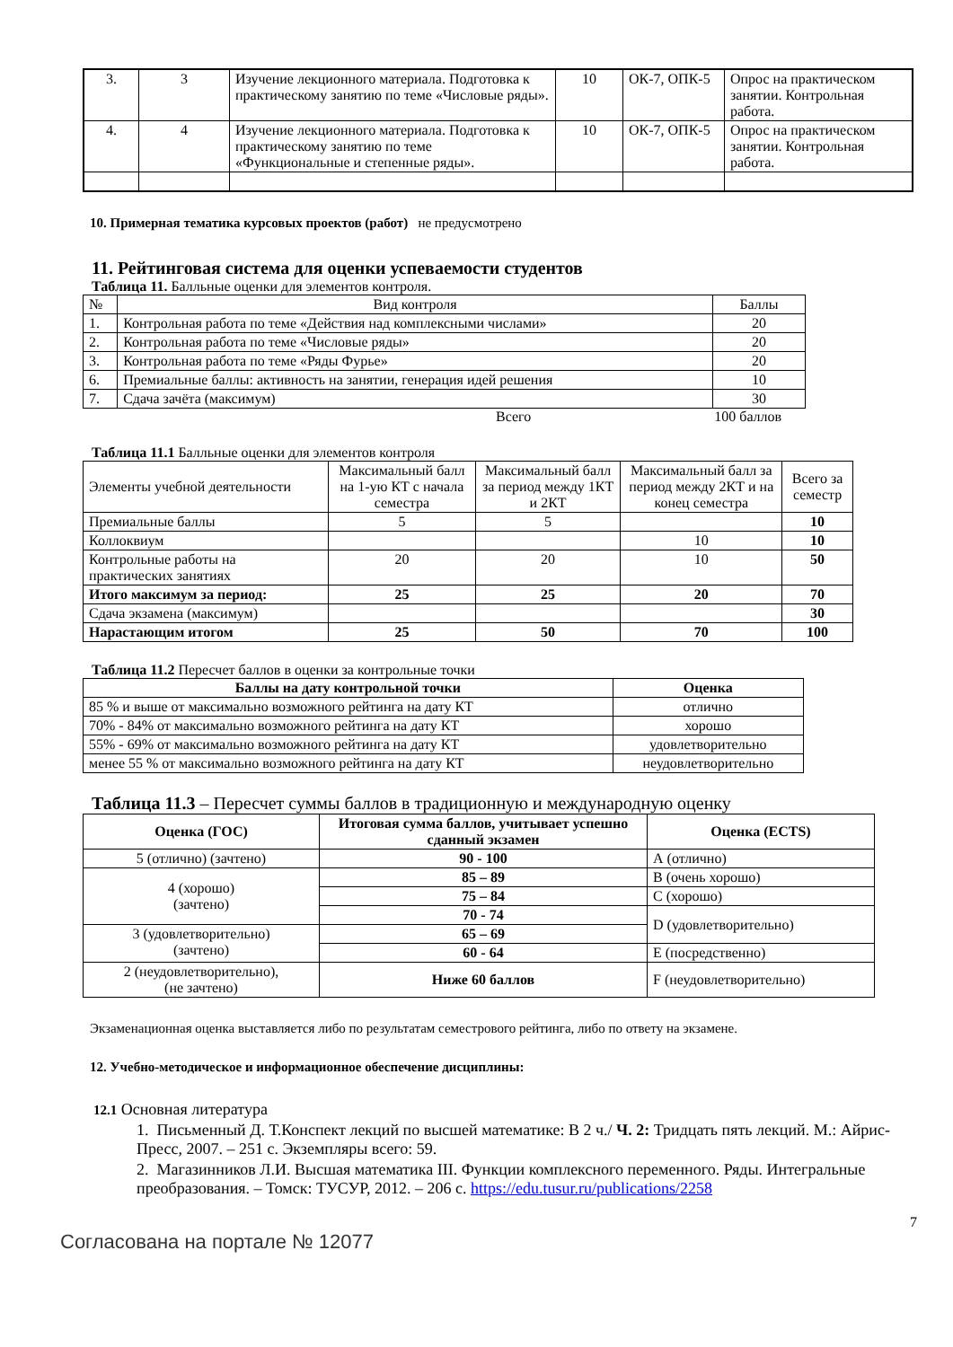| 3. | 3 | Изучение лекционного материала. Подготовка к практическому занятию по теме «Числовые ряды». | 10 | ОК-7, ОПК-5 | Опрос на практическом занятии. Контрольная работа. |
| 4. | 4 | Изучение лекционного материала. Подготовка к практическому занятию по теме «Функциональные и степенные ряды». | 10 | ОК-7, ОПК-5 | Опрос на практическом занятии. Контрольная работа. |
10. Примерная тематика курсовых проектов (работ) не предусмотрено
11. Рейтинговая система для оценки успеваемости студентов
Таблица 11. Балльные оценки для элементов контроля.
| № | Вид контроля | Баллы |
| 1. | Контрольная работа по теме «Действия над комплексными числами» | 20 |
| 2. | Контрольная работа по теме «Числовые ряды» | 20 |
| 3. | Контрольная работа по теме «Ряды Фурье» | 20 |
| 6. | Премиальные баллы: активность на занятии, генерация идей решения | 10 |
| 7. | Сдача зачёта (максимум) | 30 |
Всего 100 баллов
Таблица 11.1 Балльные оценки для элементов контроля
| Элементы учебной деятельности | Максимальный балл на 1-ую КТ с начала семестра | Максимальный балл за период между 1КТ и 2КТ | Максимальный балл за период между 2КТ и на конец семестра | Всего за семестр |
| Премиальные баллы | 5 | 5 | | 10 |
| Коллоквиум | | | 10 | 10 |
| Контрольные работы на практических занятиях | 20 | 20 | 10 | 50 |
| Итого максимум за период: | 25 | 25 | 20 | 70 |
| Сдача экзамена (максимум) | | | | 30 |
| Нарастающим итогом | 25 | 50 | 70 | 100 |
Таблица 11.2 Пересчет баллов в оценки за контрольные точки
| Баллы на дату контрольной точки | Оценка |
| --- | --- |
| 85 % и выше от максимально возможного рейтинга на дату КТ | отлично |
| 70% - 84% от максимально возможного рейтинга на дату КТ | хорошо |
| 55% - 69% от максимально возможного рейтинга на дату КТ | удовлетворительно |
| менее 55 % от максимально возможного рейтинга на дату КТ | неудовлетворительно |
Таблица 11.3 – Пересчет суммы баллов в традиционную и международную оценку
| Оценка (ГОС) | Итоговая сумма баллов, учитывает успешно сданный экзамен | Оценка (ECTS) |
| --- | --- | --- |
| 5 (отлично) (зачтено) | 90 - 100 | А (отлично) |
| 4 (хорошо) (зачтено) | 85 – 89 | В (очень хорошо) |
| | 75 – 84 | С (хорошо) |
| | 70 - 74 | D (удовлетворительно) |
| 3 (удовлетворительно) (зачтено) | 65 – 69 | |
| | 60 - 64 | Е (посредственно) |
| 2 (неудовлетворительно), (не зачтено) | Ниже 60 баллов | F (неудовлетворительно) |
Экзаменационная оценка выставляется либо по результатам семестрового рейтинга, либо по ответу на экзамене.
12. Учебно-методическое и информационное обеспечение дисциплины:
12.1 Основная литература
1. Письменный Д. Т.Конспект лекций по высшей математике: В 2 ч./ Ч. 2: Тридцать пять лекций. М.: Айрис-Пресс, 2007. – 251 с. Экземпляры всего: 59.
2. Магазинников Л.И. Высшая математика III. Функции комплексного переменного. Ряды. Интегральные преобразования. – Томск: ТУСУР, 2012. – 206 с. https://edu.tusur.ru/publications/2258
7
Согласована на портале № 12077